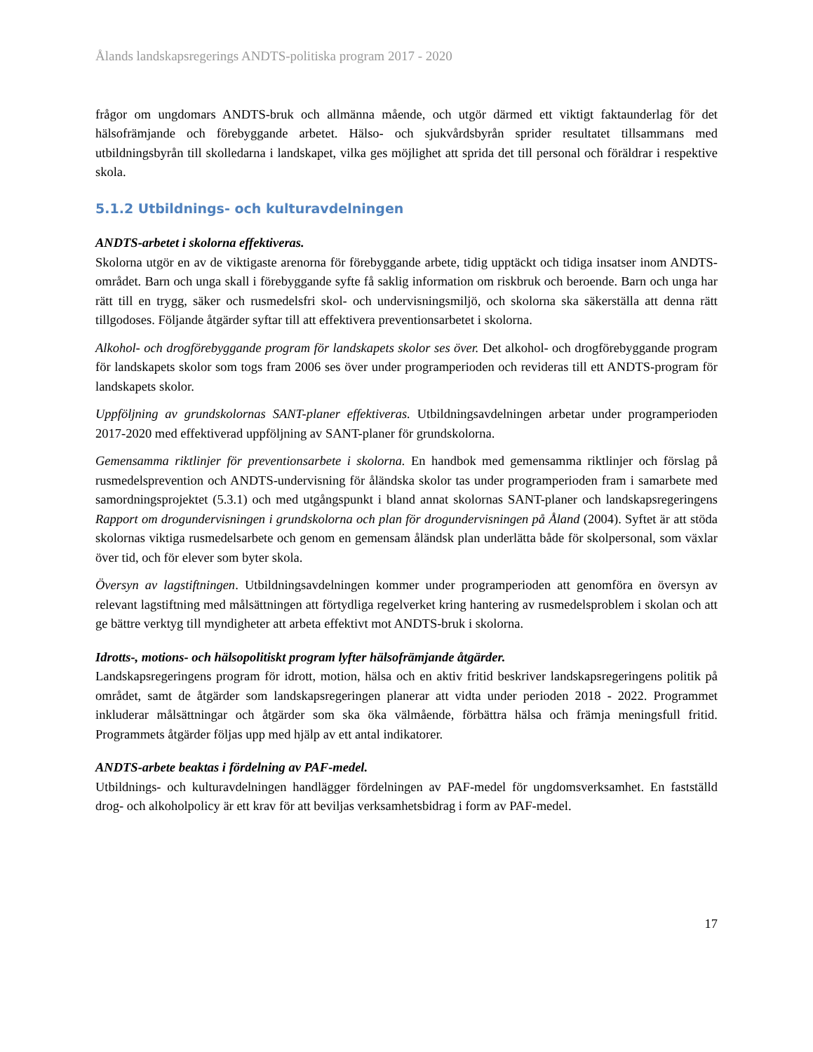Ålands landskapsregerings ANDTS-politiska program 2017 - 2020
frågor om ungdomars ANDTS-bruk och allmänna mående, och utgör därmed ett viktigt faktaunderlag för det hälsofrämjande och förebyggande arbetet. Hälso- och sjukvårdsbyrån sprider resultatet tillsammans med utbildningsbyrån till skolledarna i landskapet, vilka ges möjlighet att sprida det till personal och föräldrar i respektive skola.
5.1.2 Utbildnings- och kulturavdelningen
ANDTS-arbetet i skolorna effektiveras.
Skolorna utgör en av de viktigaste arenorna för förebyggande arbete, tidig upptäckt och tidiga insatser inom ANDTS-området. Barn och unga skall i förebyggande syfte få saklig information om riskbruk och beroende. Barn och unga har rätt till en trygg, säker och rusmedelsfri skol- och undervisningsmiljö, och skolorna ska säkerställa att denna rätt tillgodoses. Följande åtgärder syftar till att effektivera preventionsarbetet i skolorna.
Alkohol- och drogförebyggande program för landskapets skolor ses över. Det alkohol- och drogförebyggande program för landskapets skolor som togs fram 2006 ses över under programperioden och revideras till ett ANDTS-program för landskapets skolor.
Uppföljning av grundskolornas SANT-planer effektiveras. Utbildningsavdelningen arbetar under programperioden 2017-2020 med effektiverad uppföljning av SANT-planer för grundskolorna.
Gemensamma riktlinjer för preventionsarbete i skolorna. En handbok med gemensamma riktlinjer och förslag på rusmedelsprevention och ANDTS-undervisning för åländska skolor tas under programperioden fram i samarbete med samordningsprojektet (5.3.1) och med utgångspunkt i bland annat skolornas SANT-planer och landskapsregeringens Rapport om drogundervisningen i grundskolorna och plan för drogundervisningen på Åland (2004). Syftet är att stöda skolornas viktiga rusmedelsarbete och genom en gemensam åländsk plan underlätta både för skolpersonal, som växlar över tid, och för elever som byter skola.
Översyn av lagstiftningen. Utbildningsavdelningen kommer under programperioden att genomföra en översyn av relevant lagstiftning med målsättningen att förtydliga regelverket kring hantering av rusmedelsproblem i skolan och att ge bättre verktyg till myndigheter att arbeta effektivt mot ANDTS-bruk i skolorna.
Idrotts-, motions- och hälsopolitiskt program lyfter hälsofrämjande åtgärder.
Landskapsregeringens program för idrott, motion, hälsa och en aktiv fritid beskriver landskapsregeringens politik på området, samt de åtgärder som landskapsregeringen planerar att vidta under perioden 2018 - 2022. Programmet inkluderar målsättningar och åtgärder som ska öka välmående, förbättra hälsa och främja meningsfull fritid. Programmets åtgärder följas upp med hjälp av ett antal indikatorer.
ANDTS-arbete beaktas i fördelning av PAF-medel.
Utbildnings- och kulturavdelningen handlägger fördelningen av PAF-medel för ungdomsverksamhet. En fastställd drog- och alkoholpolicy är ett krav för att beviljas verksamhetsbidrag i form av PAF-medel.
17